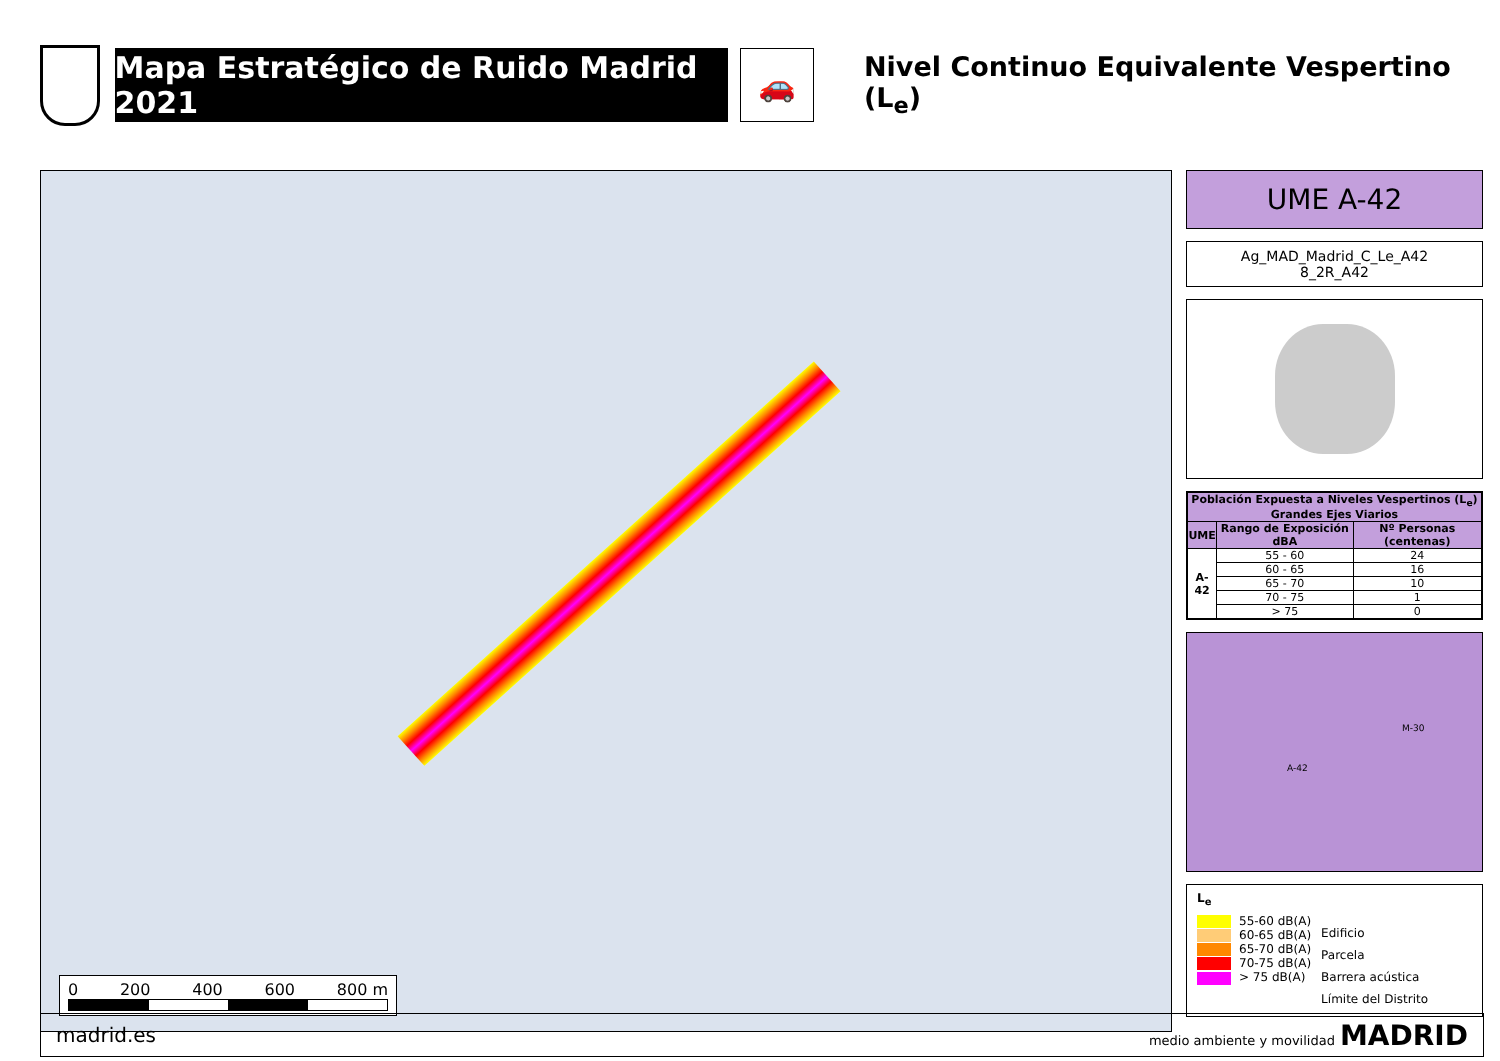Mapa Estratégico de Ruido Madrid 2021
🚗
Nivel Continuo Equivalente Vespertino (L<sub>e</sub>)
0 200 400 600 800 m
UME A-42
Ag_MAD_Madrid_C_Le_A42
8_2R_A42
| Población Expuesta a Niveles Vespertinos (L<sub>e</sub>) Grandes Ejes Viarios | | |
| --- | --- | --- |
| UME | Rango de Exposición dBA | Nº Personas (centenas) |
| A-42 | 55 - 60 | 24 |
| | 60 - 65 | 16 |
| | 65 - 70 | 10 |
| | 70 - 75 | 1 |
| | > 75 | 0 |
M-30
A-42
L<sub>e</sub>
55-60 dB(A)
60-65 dB(A)
65-70 dB(A)
70-75 dB(A)
> 75 dB(A)
Edificio
Parcela
Barrera acústica
Límite del Distrito
madrid.es medio ambiente y movilidad MADRID